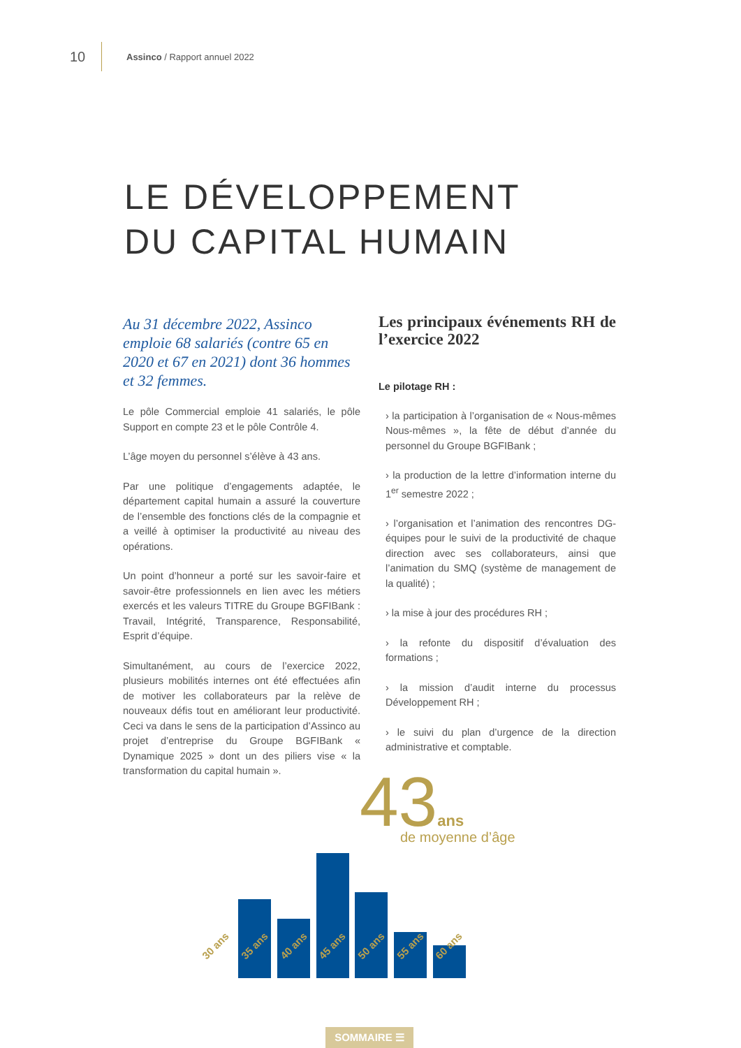10 Assinco / Rapport annuel 2022
LE DÉVELOPPEMENT
DU CAPITAL HUMAIN
Au 31 décembre 2022, Assinco emploie 68 salariés (contre 65 en 2020 et 67 en 2021) dont 36 hommes et 32 femmes.
Le pôle Commercial emploie 41 salariés, le pôle Support en compte 23 et le pôle Contrôle 4.
L’âge moyen du personnel s’élève à 43 ans.
Par une politique d’engagements adaptée, le département capital humain a assuré la couverture de l’ensemble des fonctions clés de la compagnie et a veillé à optimiser la productivité au niveau des opérations.
Un point d’honneur a porté sur les savoir-faire et savoir-être professionnels en lien avec les métiers exercés et les valeurs TITRE du Groupe BGFIBank : Travail, Intégrité, Transparence, Responsabilité, Esprit d’équipe.
Simultanément, au cours de l’exercice 2022, plusieurs mobilités internes ont été effectuées afin de motiver les collaborateurs par la relève de nouveaux défis tout en améliorant leur productivité. Ceci va dans le sens de la participation d’Assinco au projet d’entreprise du Groupe BGFIBank « Dynamique 2025 » dont un des piliers vise « la transformation du capital humain ».
Les principaux événements RH de l’exercice 2022
Le pilotage RH :
› la participation à l’organisation de « Nous-mêmes Nous-mêmes », la fête de début d’année du personnel du Groupe BGFIBank ;
› la production de la lettre d’information interne du 1<sup>er</sup> semestre 2022 ;
› l’organisation et l’animation des rencontres DG-équipes pour le suivi de la productivité de chaque direction avec ses collaborateurs, ainsi que l’animation du SMQ (système de management de la qualité) ;
› la mise à jour des procédures RH ;
› la refonte du dispositif d’évaluation des formations ;
› la mission d’audit interne du processus Développement RH ;
› le suivi du plan d’urgence de la direction administrative et comptable.
43ans de moyenne d’âge
30 ans 35 ans 40 ans 45 ans 50 ans 55 ans 60 ans
SOMMAIRE ☰